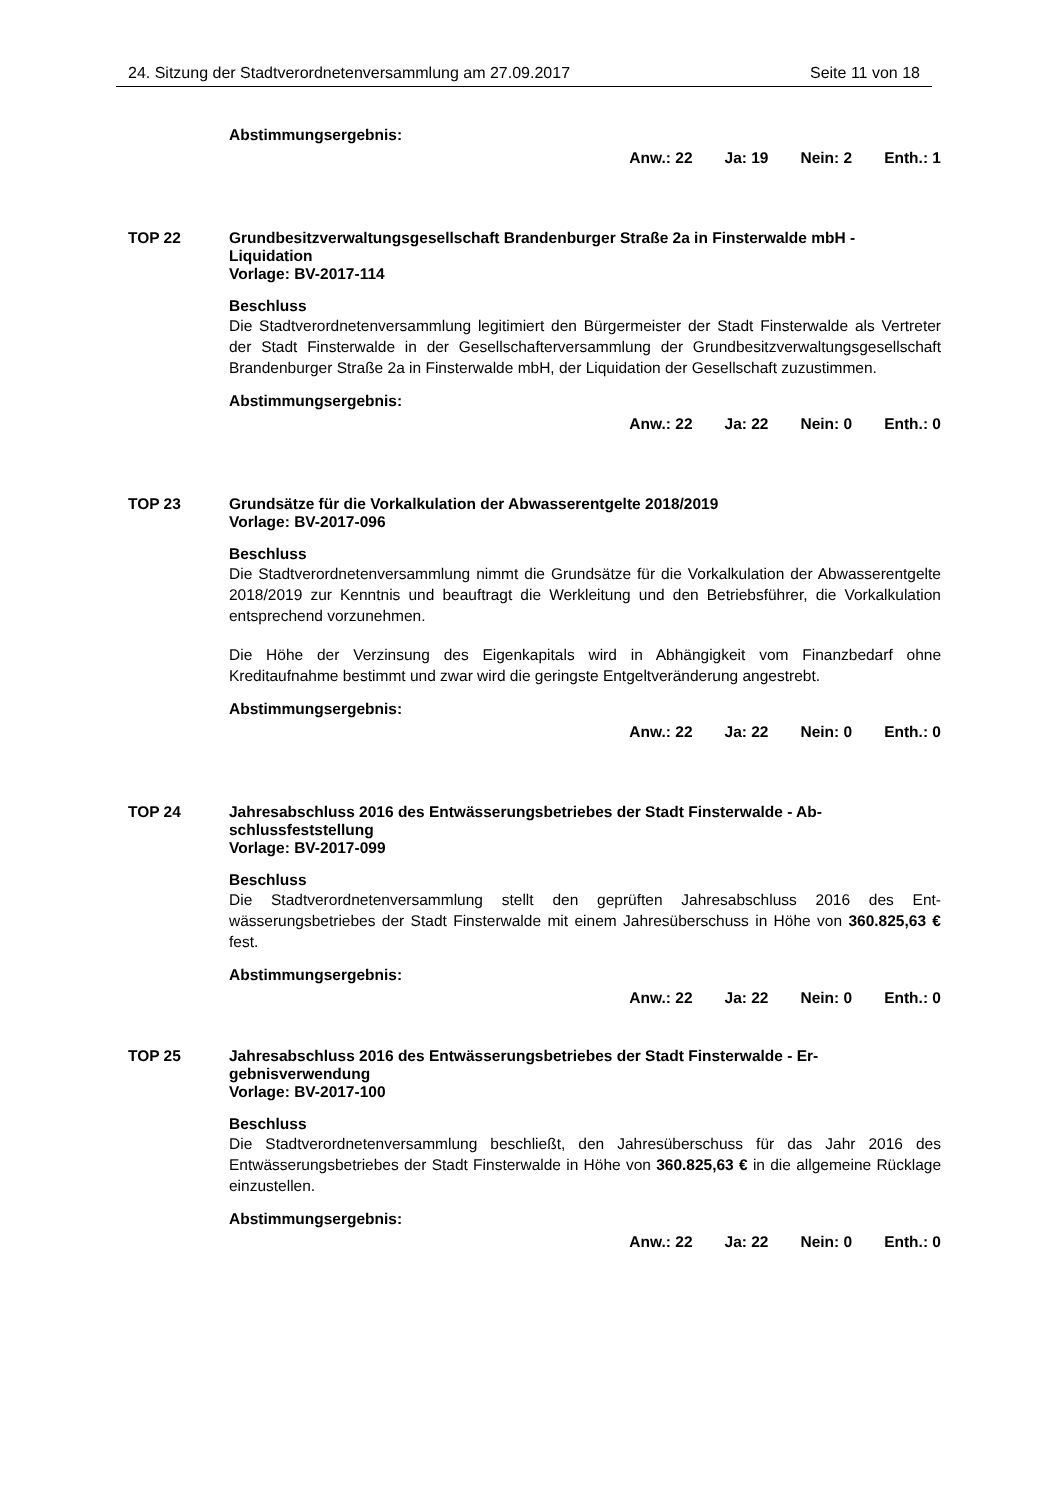24. Sitzung der Stadtverordnetenversammlung am 27.09.2017 Seite 11 von 18
Abstimmungsergebnis:
Anw.: 22 Ja: 19 Nein: 2 Enth.: 1
TOP 22 Grundbesitzverwaltungsgesellschaft Brandenburger Straße 2a in Finsterwalde mbH - Liquidation
Vorlage: BV-2017-114
Beschluss
Die Stadtverordnetenversammlung legitimiert den Bürgermeister der Stadt Finsterwalde als Vertreter der Stadt Finsterwalde in der Gesellschafterversammlung der Grundbesitz­verwaltungsgesellschaft Brandenburger Straße 2a in Finsterwalde mbH, der Liquidation der Gesellschaft zuzustimmen.
Abstimmungsergebnis:
Anw.: 22 Ja: 22 Nein: 0 Enth.: 0
TOP 23 Grundsätze für die Vorkalkulation der Abwasserentgelte 2018/2019
Vorlage: BV-2017-096
Beschluss
Die Stadtverordnetenversammlung nimmt die Grundsätze für die Vorkalkulation der Ab­wasserentgelte 2018/2019 zur Kenntnis und beauftragt die Werkleitung und den Betriebs­führer, die Vorkalkulation entsprechend vorzunehmen.
Die Höhe der Verzinsung des Eigenkapitals wird in Abhängigkeit vom Finanzbedarf ohne Kreditaufnahme bestimmt und zwar wird die geringste Entgeltveränderung angestrebt.
Abstimmungsergebnis:
Anw.: 22 Ja: 22 Nein: 0 Enth.: 0
TOP 24 Jahresabschluss 2016 des Entwässerungsbetriebes der Stadt Finsterwalde - Ab­schlussfeststellung
Vorlage: BV-2017-099
Beschluss
Die Stadtverordnetenversammlung stellt den geprüften Jahresabschluss 2016 des Ent­wässerungsbetriebes der Stadt Finsterwalde mit einem Jahresüberschuss in Höhe von 360.825,63 € fest.
Abstimmungsergebnis:
Anw.: 22 Ja: 22 Nein: 0 Enth.: 0
TOP 25 Jahresabschluss 2016 des Entwässerungsbetriebes der Stadt Finsterwalde - Er­gebnisverwendung
Vorlage: BV-2017-100
Beschluss
Die Stadtverordnetenversammlung beschließt, den Jahresüberschuss für das Jahr 2016 des Entwässerungsbetriebes der Stadt Finsterwalde in Höhe von 360.825,63 € in die allgemeine Rücklage einzustellen.
Abstimmungsergebnis:
Anw.: 22 Ja: 22 Nein: 0 Enth.: 0